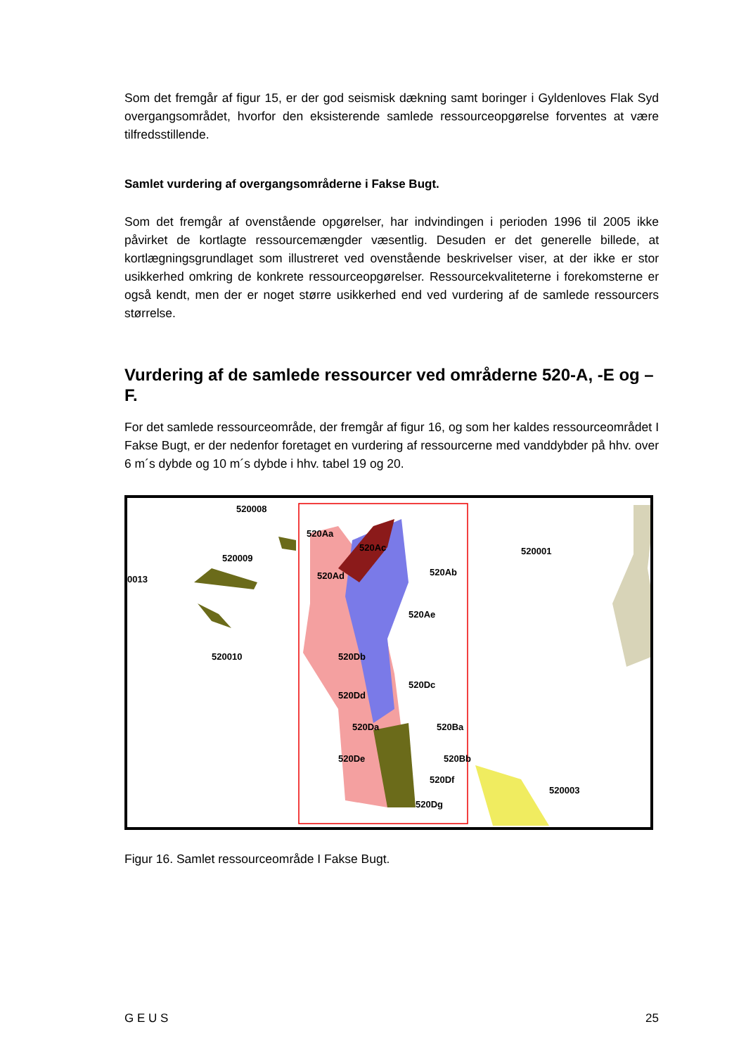Som det fremgår af figur 15, er der god seismisk dækning samt boringer i Gyldenloves Flak Syd overgangsområdet, hvorfor den eksisterende samlede ressourceopgørelse forventes at være tilfredsstillende.
Samlet vurdering af overgangsområderne i Fakse Bugt.
Som det fremgår af ovenstående opgørelser, har indvindingen i perioden 1996 til 2005 ikke påvirket de kortlagte ressourcemængder væsentlig. Desuden er det generelle billede, at kortlægningsgrundlaget som illustreret ved ovenstående beskrivelser viser, at der ikke er stor usikkerhed omkring de konkrete ressourceopgørelser. Ressourcekvaliteterne i forekomsterne er også kendt, men der er noget større usikkerhed end ved vurdering af de samlede ressourcers størrelse.
Vurdering af de samlede ressourcer ved områderne 520-A, -E og –F.
For det samlede ressourceområde, der fremgår af figur 16, og som her kaldes ressourceområdet I Fakse Bugt, er der nedenfor foretaget en vurdering af ressourcerne med vanddybder på hhv. over 6 m´s dybde og 10 m´s dybde i hhv. tabel 19 og 20.
520009
520010
520008
0013
520Aa
520Ac
520Ab
520Ad
520Ae
520Db
520Dc
520Dd
520Da
520De
520Ba
520Bb
520Df
520Dg
520001
520003
Figur 16. Samlet ressourceområde I Fakse Bugt.
G E U S 25